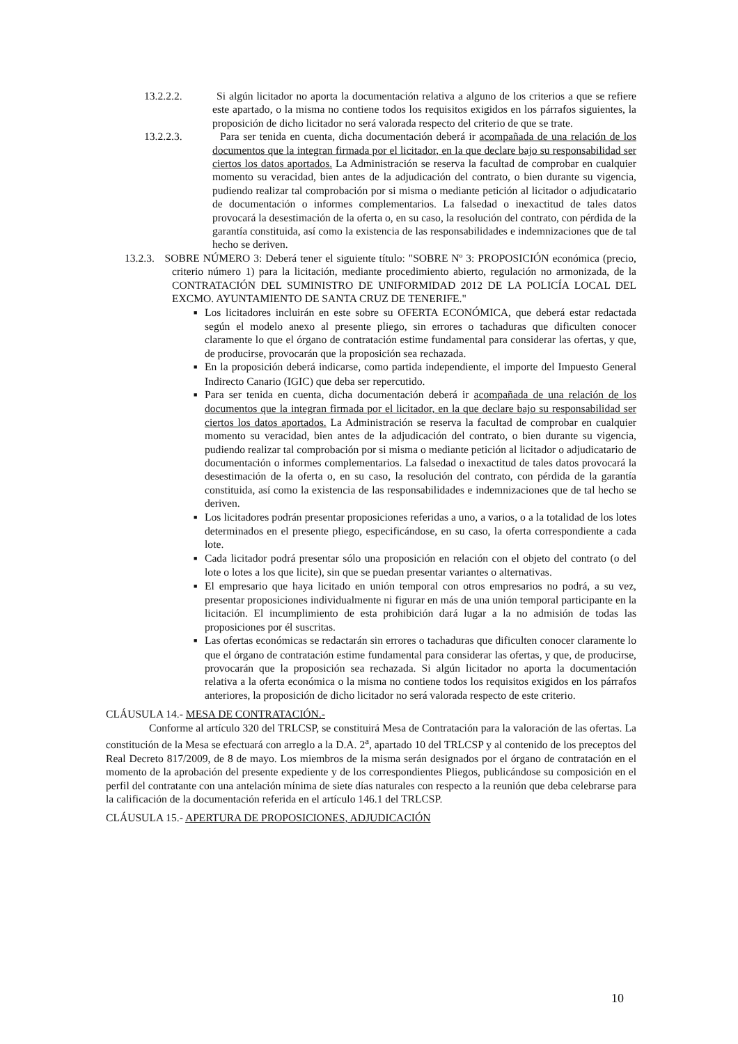13.2.2.2. Si algún licitador no aporta la documentación relativa a alguno de los criterios a que se refiere este apartado, o la misma no contiene todos los requisitos exigidos en los párrafos siguientes, la proposición de dicho licitador no será valorada respecto del criterio de que se trate.
13.2.2.3. Para ser tenida en cuenta, dicha documentación deberá ir acompañada de una relación de los documentos que la integran firmada por el licitador, en la que declare bajo su responsabilidad ser ciertos los datos aportados. La Administración se reserva la facultad de comprobar en cualquier momento su veracidad, bien antes de la adjudicación del contrato, o bien durante su vigencia, pudiendo realizar tal comprobación por si misma o mediante petición al licitador o adjudicatario de documentación o informes complementarios. La falsedad o inexactitud de tales datos provocará la desestimación de la oferta o, en su caso, la resolución del contrato, con pérdida de la garantía constituida, así como la existencia de las responsabilidades e indemnizaciones que de tal hecho se deriven.
13.2.3. SOBRE NÚMERO 3: Deberá tener el siguiente título: "SOBRE Nº 3: PROPOSICIÓN económica (precio, criterio número 1) para la licitación, mediante procedimiento abierto, regulación no armonizada, de la CONTRATACIÓN DEL SUMINISTRO DE UNIFORMIDAD 2012 DE LA POLICÍA LOCAL DEL EXCMO. AYUNTAMIENTO DE SANTA CRUZ DE TENERIFE."
■ Los licitadores incluirán en este sobre su OFERTA ECONÓMICA, que deberá estar redactada según el modelo anexo al presente pliego, sin errores o tachaduras que dificulten conocer claramente lo que el órgano de contratación estime fundamental para considerar las ofertas, y que, de producirse, provocarán que la proposición sea rechazada.
■ En la proposición deberá indicarse, como partida independiente, el importe del Impuesto General Indirecto Canario (IGIC) que deba ser repercutido.
■ Para ser tenida en cuenta, dicha documentación deberá ir acompañada de una relación de los documentos que la integran firmada por el licitador, en la que declare bajo su responsabilidad ser ciertos los datos aportados. La Administración se reserva la facultad de comprobar en cualquier momento su veracidad, bien antes de la adjudicación del contrato, o bien durante su vigencia, pudiendo realizar tal comprobación por si misma o mediante petición al licitador o adjudicatario de documentación o informes complementarios. La falsedad o inexactitud de tales datos provocará la desestimación de la oferta o, en su caso, la resolución del contrato, con pérdida de la garantía constituida, así como la existencia de las responsabilidades e indemnizaciones que de tal hecho se deriven.
■ Los licitadores podrán presentar proposiciones referidas a uno, a varios, o a la totalidad de los lotes determinados en el presente pliego, especificándose, en su caso, la oferta correspondiente a cada lote.
■ Cada licitador podrá presentar sólo una proposición en relación con el objeto del contrato (o del lote o lotes a los que licite), sin que se puedan presentar variantes o alternativas.
■ El empresario que haya licitado en unión temporal con otros empresarios no podrá, a su vez, presentar proposiciones individualmente ni figurar en más de una unión temporal participante en la licitación. El incumplimiento de esta prohibición dará lugar a la no admisión de todas las proposiciones por él suscritas.
■ Las ofertas económicas se redactarán sin errores o tachaduras que dificulten conocer claramente lo que el órgano de contratación estime fundamental para considerar las ofertas, y que, de producirse, provocarán que la proposición sea rechazada. Si algún licitador no aporta la documentación relativa a la oferta económica o la misma no contiene todos los requisitos exigidos en los párrafos anteriores, la proposición de dicho licitador no será valorada respecto de este criterio.
CLÁUSULA 14.- MESA DE CONTRATACIÓN.-
Conforme al artículo 320 del TRLCSP, se constituirá Mesa de Contratación para la valoración de las ofertas. La constitución de la Mesa se efectuará con arreglo a la D.A. 2<sup>a</sup>, apartado 10 del TRLCSP y al contenido de los preceptos del Real Decreto 817/2009, de 8 de mayo. Los miembros de la misma serán designados por el órgano de contratación en el momento de la aprobación del presente expediente y de los correspondientes Pliegos, publicándose su composición en el perfil del contratante con una antelación mínima de siete días naturales con respecto a la reunión que deba celebrarse para la calificación de la documentación referida en el artículo 146.1 del TRLCSP.
CLÁUSULA 15.- APERTURA DE PROPOSICIONES, ADJUDICACIÓN
10